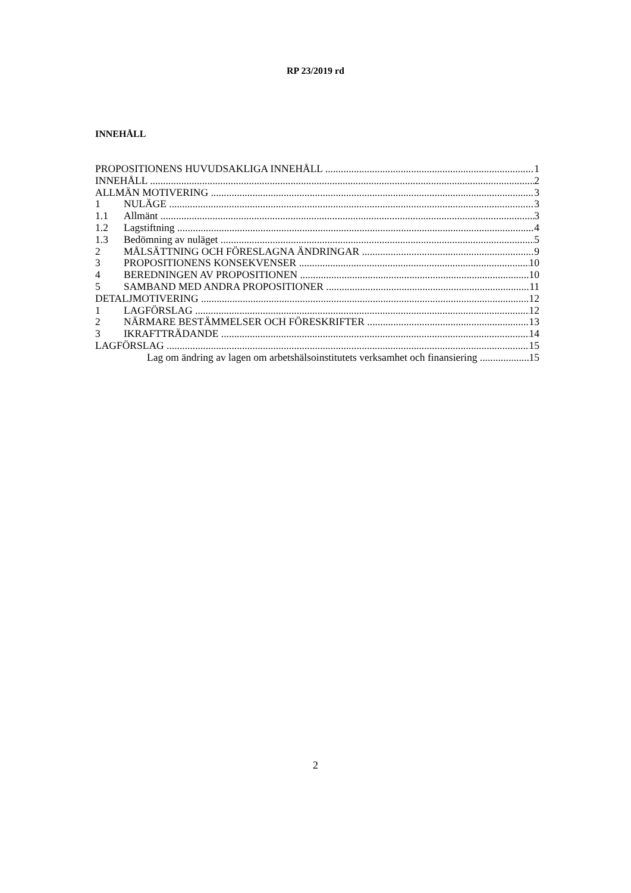RP 23/2019 rd
INNEHÅLL
PROPOSITIONENS HUVUDSAKLIGA INNEHÅLL 1
INNEHÅLL 2
ALLMÄN MOTIVERING 3
1 NULÄGE 3
1.1 Allmänt 3
1.2 Lagstiftning 4
1.3 Bedömning av nuläget 5
2 MÅLSÄTTNING OCH FÖRESLAGNA ÄNDRINGAR 9
3 PROPOSITIONENS KONSEKVENSER 10
4 BEREDNINGEN AV PROPOSITIONEN 10
5 SAMBAND MED ANDRA PROPOSITIONER 11
DETALJMOTIVERING 12
1 LAGFÖRSLAG 12
2 NÄRMARE BESTÄMMELSER OCH FÖRESKRIFTER 13
3 IKRAFTTRÄDANDE 14
LAGFÖRSLAG 15
Lag om ändring av lagen om arbetshälsoinstitutets verksamhet och finansiering 15
2